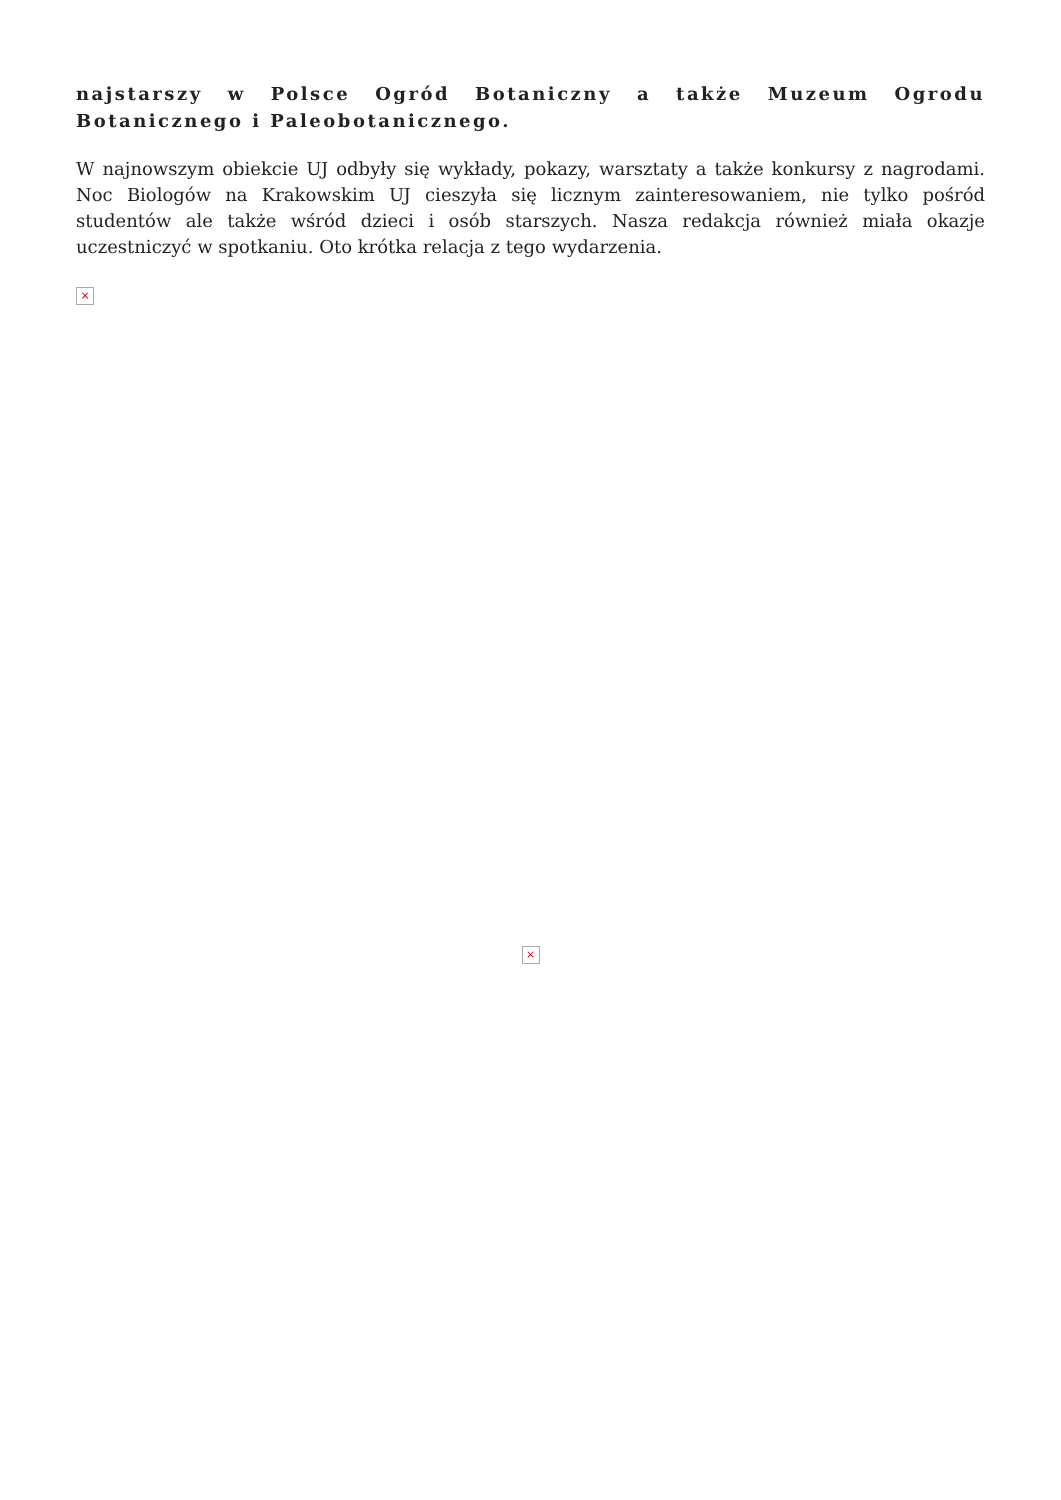najstarszy w Polsce Ogród Botaniczny a także Muzeum Ogrodu Botanicznego i Paleobotanicznego.
W najnowszym obiekcie UJ odbyły się wykłady, pokazy, warsztaty a także konkursy z nagrodami. Noc Biologów na Krakowskim UJ cieszyła się licznym zainteresowaniem, nie tylko pośród studentów ale także wśród dzieci i osób starszych. Nasza redakcja również miała okazje uczestniczyć w spotkaniu. Oto krótka relacja z tego wydarzenia.
×
×